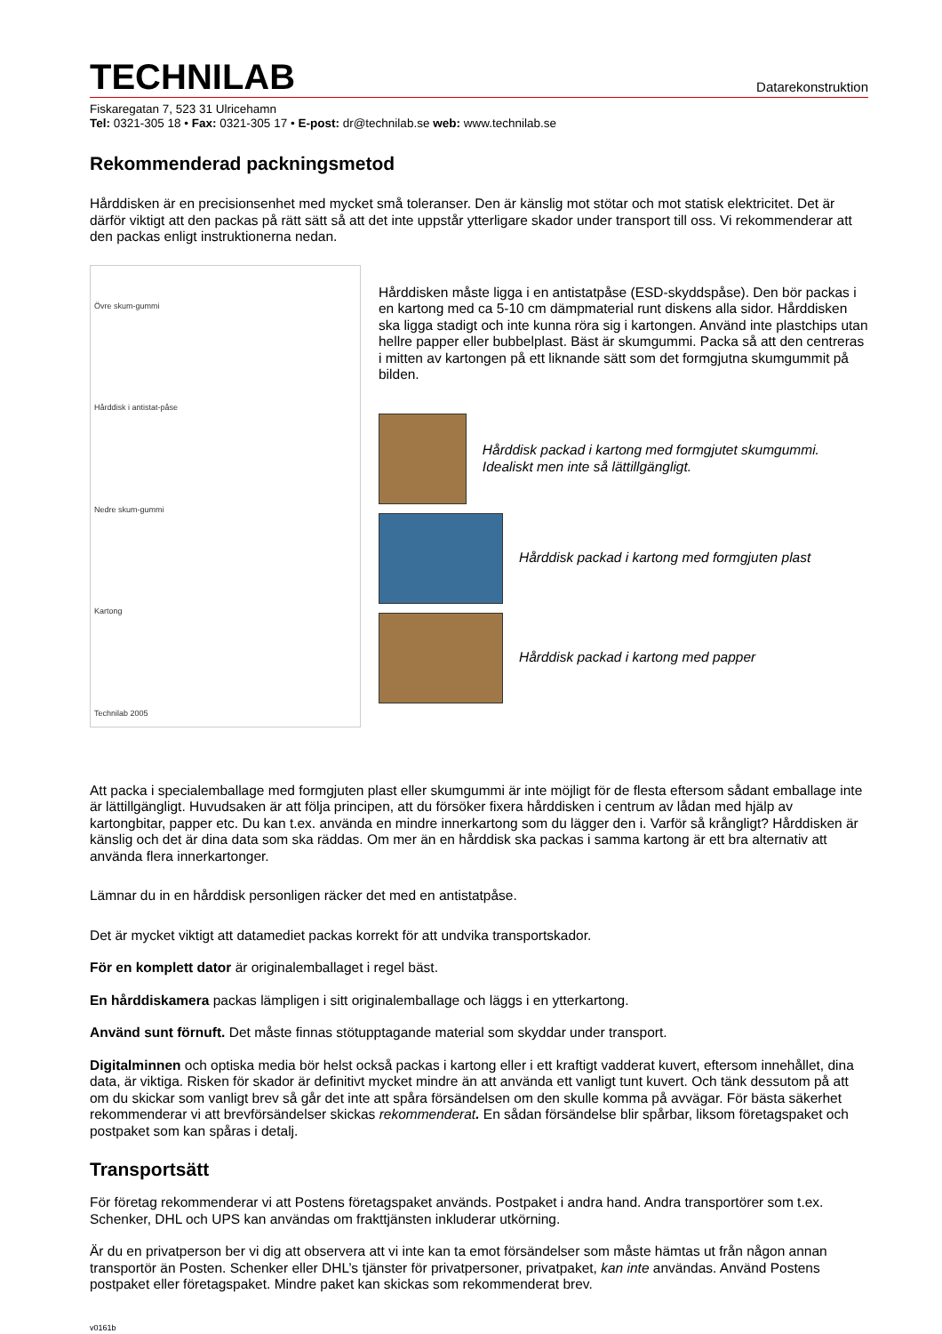TECHNILAB
Datarekonstruktion
Fiskaregatan 7, 523 31 Ulricehamn
Tel: 0321-305 18 • Fax: 0321-305 17 • E-post: dr@technilab.se web: www.technilab.se
Rekommenderad packningsmetod
Hårddisken är en precisionsenhet med mycket små toleranser. Den är känslig mot stötar och mot statisk elektricitet. Det är därför viktigt att den packas på rätt sätt så att det inte uppstår ytterligare skador under transport till oss. Vi rekommenderar att den packas enligt instruktionerna nedan.
Övre skum-gummi
Hårddisk i antistat-påse
Nedre skum-gummi
Kartong
Technilab 2005
Hårddisken måste ligga i en antistatpåse (ESD-skyddspåse). Den bör packas i en kartong med ca 5-10 cm dämpmaterial runt diskens alla sidor. Hårddisken ska ligga stadigt och inte kunna röra sig i kartongen. Använd inte plastchips utan hellre papper eller bubbelplast. Bäst är skumgummi. Packa så att den centreras i mitten av kartongen på ett liknande sätt som det formgjutna skumgummit på bilden.
Hårddisk packad i kartong med formgjutet skumgummi. Idealiskt men inte så lättillgängligt.
Hårddisk packad i kartong med formgjuten plast
Hårddisk packad i kartong med papper
Att packa i specialemballage med formgjuten plast eller skumgummi är inte möjligt för de flesta eftersom sådant emballage inte är lättillgängligt. Huvudsaken är att följa principen, att du försöker fixera hårddisken i centrum av lådan med hjälp av kartongbitar, papper etc. Du kan t.ex. använda en mindre innerkartong som du lägger den i. Varför så krångligt? Hårddisken är känslig och det är dina data som ska räddas. Om mer än en hårddisk ska packas i samma kartong är ett bra alternativ att använda flera innerkartonger.
Lämnar du in en hårddisk personligen räcker det med en antistatpåse.
Det är mycket viktigt att datamediet packas korrekt för att undvika transportskador.
För en komplett dator är originalemballaget i regel bäst.
En hårddiskamera packas lämpligen i sitt originalemballage och läggs i en ytterkartong.
Använd sunt förnuft. Det måste finnas stötupptagande material som skyddar under transport.
Digitalminnen och optiska media bör helst också packas i kartong eller i ett kraftigt vadderat kuvert, eftersom innehållet, dina data, är viktiga. Risken för skador är definitivt mycket mindre än att använda ett vanligt tunt kuvert. Och tänk dessutom på att om du skickar som vanligt brev så går det inte att spåra försändelsen om den skulle komma på avvägar. För bästa säkerhet rekommenderar vi att brevförsändelser skickas rekommenderat. En sådan försändelse blir spårbar, liksom företagspaket och postpaket som kan spåras i detalj.
Transportsätt
För företag rekommenderar vi att Postens företagspaket används. Postpaket i andra hand. Andra transportörer som t.ex. Schenker, DHL och UPS kan användas om frakttjänsten inkluderar utkörning.
Är du en privatperson ber vi dig att observera att vi inte kan ta emot försändelser som måste hämtas ut från någon annan transportör än Posten. Schenker eller DHL’s tjänster för privatpersoner, privatpaket, kan inte användas. Använd Postens postpaket eller företagspaket. Mindre paket kan skickas som rekommenderat brev.
v0161b